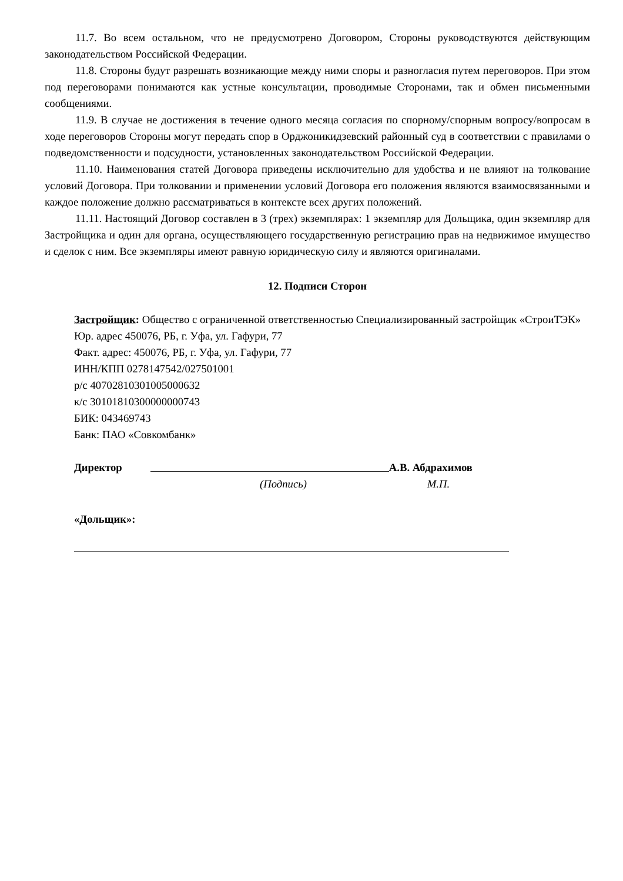11.7. Во всем остальном, что не предусмотрено Договором, Стороны руководствуются действующим законодательством Российской Федерации.
11.8. Стороны будут разрешать возникающие между ними споры и разногласия путем переговоров. При этом под переговорами понимаются как устные консультации, проводимые Сторонами, так и обмен письменными сообщениями.
11.9. В случае не достижения в течение одного месяца согласия по спорному/спорным вопросу/вопросам в ходе переговоров Стороны могут передать спор в Орджоникидзевский районный суд в соответствии с правилами о подведомственности и подсудности, установленных законодательством Российской Федерации.
11.10. Наименования статей Договора приведены исключительно для удобства и не влияют на толкование условий Договора. При толковании и применении условий Договора его положения являются взаимосвязанными и каждое положение должно рассматриваться в контексте всех других положений.
11.11. Настоящий Договор составлен в 3 (трех) экземплярах: 1 экземпляр для Дольщика, один экземпляр для Застройщика и один для органа, осуществляющего государственную регистрацию прав на недвижимое имущество и сделок с ним. Все экземпляры имеют равную юридическую силу и являются оригиналами.
12. Подписи Сторон
Застройщик: Общество с ограниченной ответственностью Специализированный застройщик «СтроиТЭК»
Юр. адрес 450076, РБ, г. Уфа, ул. Гафури, 77
Факт. адрес: 450076, РБ, г. Уфа, ул. Гафури, 77
ИНН/КПП 0278147542/027501001
р/с 40702810301005000632
к/с 30101810300000000743
БИК: 043469743
Банк: ПАО «Совкомбанк»
Директор А.В. Абдрахимов
(Подпись) М.П.
«Дольщик»: